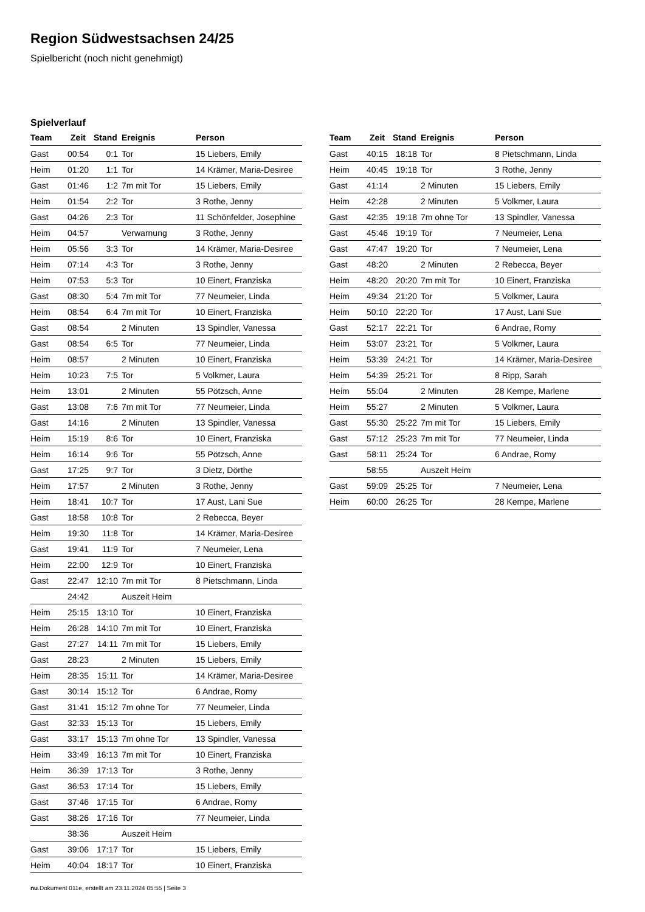Region Südwestsachsen 24/25
Spielbericht (noch nicht genehmigt)
Spielverlauf
| Team | Zeit | Stand | Ereignis | Person |
| --- | --- | --- | --- | --- |
| Gast | 00:54 | 0:1 | Tor | 15 Liebers, Emily |
| Heim | 01:20 | 1:1 | Tor | 14 Krämer, Maria-Desiree |
| Gast | 01:46 | 1:2 | 7m mit Tor | 15 Liebers, Emily |
| Heim | 01:54 | 2:2 | Tor | 3 Rothe, Jenny |
| Gast | 04:26 | 2:3 | Tor | 11 Schönfelder, Josephine |
| Heim | 04:57 | | Verwarnung | 3 Rothe, Jenny |
| Heim | 05:56 | 3:3 | Tor | 14 Krämer, Maria-Desiree |
| Heim | 07:14 | 4:3 | Tor | 3 Rothe, Jenny |
| Heim | 07:53 | 5:3 | Tor | 10 Einert, Franziska |
| Gast | 08:30 | 5:4 | 7m mit Tor | 77 Neumeier, Linda |
| Heim | 08:54 | 6:4 | 7m mit Tor | 10 Einert, Franziska |
| Gast | 08:54 | | 2 Minuten | 13 Spindler, Vanessa |
| Gast | 08:54 | 6:5 | Tor | 77 Neumeier, Linda |
| Heim | 08:57 | | 2 Minuten | 10 Einert, Franziska |
| Heim | 10:23 | 7:5 | Tor | 5 Volkmer, Laura |
| Heim | 13:01 | | 2 Minuten | 55 Pötzsch, Anne |
| Gast | 13:08 | 7:6 | 7m mit Tor | 77 Neumeier, Linda |
| Gast | 14:16 | | 2 Minuten | 13 Spindler, Vanessa |
| Heim | 15:19 | 8:6 | Tor | 10 Einert, Franziska |
| Heim | 16:14 | 9:6 | Tor | 55 Pötzsch, Anne |
| Gast | 17:25 | 9:7 | Tor | 3 Dietz, Dörthe |
| Heim | 17:57 | | 2 Minuten | 3 Rothe, Jenny |
| Heim | 18:41 | 10:7 | Tor | 17 Aust, Lani Sue |
| Gast | 18:58 | 10:8 | Tor | 2 Rebecca, Beyer |
| Heim | 19:30 | 11:8 | Tor | 14 Krämer, Maria-Desiree |
| Gast | 19:41 | 11:9 | Tor | 7 Neumeier, Lena |
| Heim | 22:00 | 12:9 | Tor | 10 Einert, Franziska |
| Gast | 22:47 | 12:10 | 7m mit Tor | 8 Pietschmann, Linda |
| | 24:42 | | Auszeit Heim | |
| Heim | 25:15 | 13:10 | Tor | 10 Einert, Franziska |
| Heim | 26:28 | 14:10 | 7m mit Tor | 10 Einert, Franziska |
| Gast | 27:27 | 14:11 | 7m mit Tor | 15 Liebers, Emily |
| Gast | 28:23 | | 2 Minuten | 15 Liebers, Emily |
| Heim | 28:35 | 15:11 | Tor | 14 Krämer, Maria-Desiree |
| Gast | 30:14 | 15:12 | Tor | 6 Andrae, Romy |
| Gast | 31:41 | 15:12 | 7m ohne Tor | 77 Neumeier, Linda |
| Gast | 32:33 | 15:13 | Tor | 15 Liebers, Emily |
| Gast | 33:17 | 15:13 | 7m ohne Tor | 13 Spindler, Vanessa |
| Heim | 33:49 | 16:13 | 7m mit Tor | 10 Einert, Franziska |
| Heim | 36:39 | 17:13 | Tor | 3 Rothe, Jenny |
| Gast | 36:53 | 17:14 | Tor | 15 Liebers, Emily |
| Gast | 37:46 | 17:15 | Tor | 6 Andrae, Romy |
| Gast | 38:26 | 17:16 | Tor | 77 Neumeier, Linda |
| | 38:36 | | Auszeit Heim | |
| Gast | 39:06 | 17:17 | Tor | 15 Liebers, Emily |
| Heim | 40:04 | 18:17 | Tor | 10 Einert, Franziska |
| Team | Zeit | Stand | Ereignis | Person |
| --- | --- | --- | --- | --- |
| Gast | 40:15 | 18:18 | Tor | 8 Pietschmann, Linda |
| Heim | 40:45 | 19:18 | Tor | 3 Rothe, Jenny |
| Gast | 41:14 | | 2 Minuten | 15 Liebers, Emily |
| Heim | 42:28 | | 2 Minuten | 5 Volkmer, Laura |
| Gast | 42:35 | 19:18 | 7m ohne Tor | 13 Spindler, Vanessa |
| Gast | 45:46 | 19:19 | Tor | 7 Neumeier, Lena |
| Gast | 47:47 | 19:20 | Tor | 7 Neumeier, Lena |
| Gast | 48:20 | | 2 Minuten | 2 Rebecca, Beyer |
| Heim | 48:20 | 20:20 | 7m mit Tor | 10 Einert, Franziska |
| Heim | 49:34 | 21:20 | Tor | 5 Volkmer, Laura |
| Heim | 50:10 | 22:20 | Tor | 17 Aust, Lani Sue |
| Gast | 52:17 | 22:21 | Tor | 6 Andrae, Romy |
| Heim | 53:07 | 23:21 | Tor | 5 Volkmer, Laura |
| Heim | 53:39 | 24:21 | Tor | 14 Krämer, Maria-Desiree |
| Heim | 54:39 | 25:21 | Tor | 8 Ripp, Sarah |
| Heim | 55:04 | | 2 Minuten | 28 Kempe, Marlene |
| Heim | 55:27 | | 2 Minuten | 5 Volkmer, Laura |
| Gast | 55:30 | 25:22 | 7m mit Tor | 15 Liebers, Emily |
| Gast | 57:12 | 25:23 | 7m mit Tor | 77 Neumeier, Linda |
| Gast | 58:11 | 25:24 | Tor | 6 Andrae, Romy |
| | 58:55 | | Auszeit Heim | |
| Gast | 59:09 | 25:25 | Tor | 7 Neumeier, Lena |
| Heim | 60:00 | 26:25 | Tor | 28 Kempe, Marlene |
nu.Dokument 011e, erstellt am 23.11.2024 05:55 | Seite 3